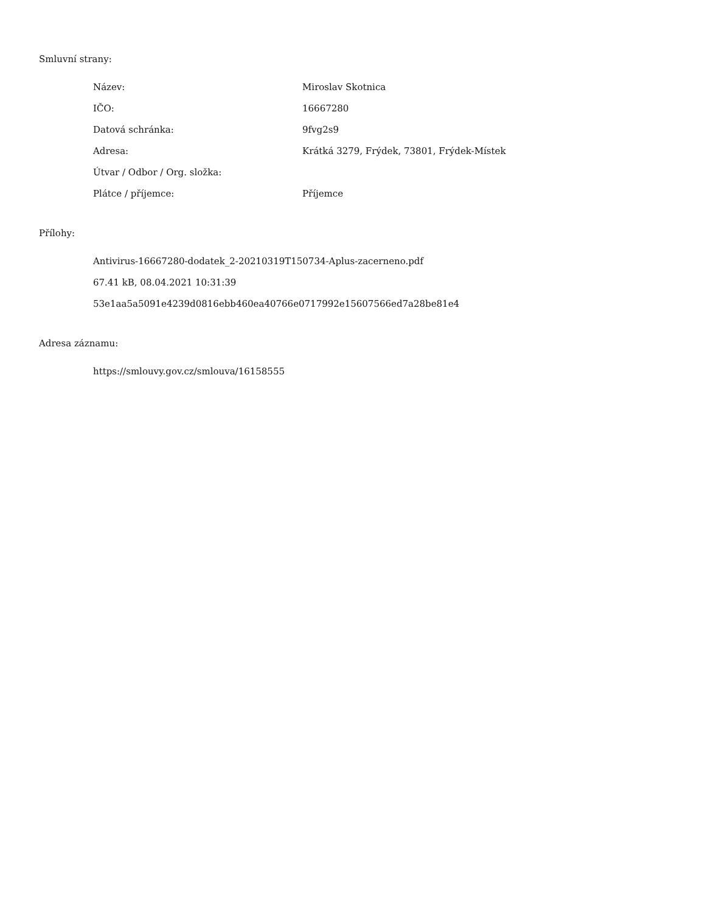Smluvní strany:
| Název: | Miroslav Skotnica |
| IČO: | 16667280 |
| Datová schránka: | 9fvg2s9 |
| Adresa: | Krátká 3279, Frýdek, 73801, Frýdek-Místek |
| Útvar / Odbor / Org. složka: | |
| Plátce / příjemce: | Příjemce |
Přílohy:
Antivirus-16667280-dodatek_2-20210319T150734-Aplus-zacerneno.pdf
67.41 kB, 08.04.2021 10:31:39
53e1aa5a5091e4239d0816ebb460ea40766e0717992e15607566ed7a28be81e4
Adresa záznamu:
https://smlouvy.gov.cz/smlouva/16158555